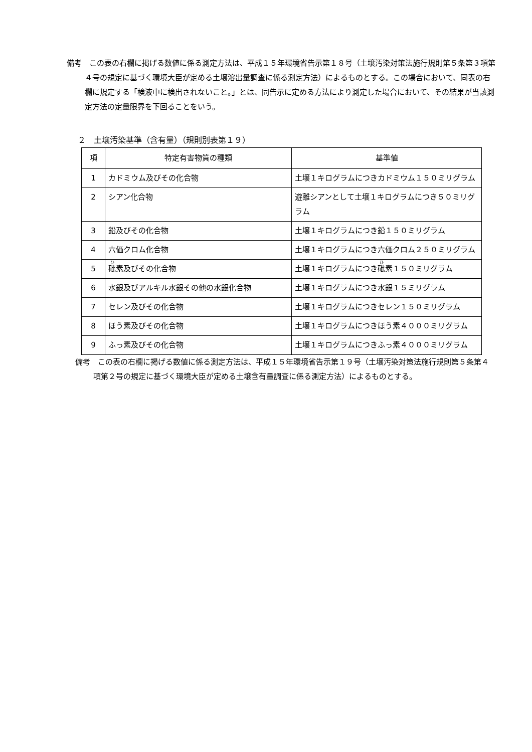備考　この表の右欄に掲げる数値に係る測定方法は、平成１５年環境省告示第１８号（土壌汚染対策法施行規則第５条第３項第４号の規定に基づく環境大臣が定める土壌溶出量調査に係る測定方法）によるものとする。この場合において、同表の右欄に規定する「検液中に検出されないこと。」とは、同告示に定める方法により測定した場合において、その結果が当該測定方法の定量限界を下回ることをいう。
２　土壌汚染基準（含有量）（規則別表第１９）
| 項 | 特定有害物質の種類 | 基準値 |
| --- | --- | --- |
| 1 | カドミウム及びその化合物 | 土壌１キログラムにつきカドミウム１５０ミリグラム |
| 2 | シアン化合物 | 遊離シアンとして土壌１キログラムにつき５０ミリグラム |
| 3 | 鉛及びその化合物 | 土壌１キログラムにつき鉛１５０ミリグラム |
| 4 | 六価クロム化合物 | 土壌１キログラムにつき六価クロム２５０ミリグラム |
| 5 | 砒 素及びその化合物 | 土壌１キログラムにつき 砒 素１５０ミリグラム |
| 6 | 水銀及びアルキル水銀その他の水銀化合物 | 土壌１キログラムにつき水銀１５ミリグラム |
| 7 | セレン及びその化合物 | 土壌１キログラムにつきセレン１５０ミリグラム |
| 8 | ほう素及びその化合物 | 土壌１キログラムにつきほう素４０００ミリグラム |
| 9 | ふっ素及びその化合物 | 土壌１キログラムにつきふっ素４０００ミリグラム |
備考　この表の右欄に掲げる数値に係る測定方法は、平成１５年環境省告示第１９号（土壌汚染対策法施行規則第５条第４項第２号の規定に基づく環境大臣が定める土壌含有量調査に係る測定方法）によるものとする。